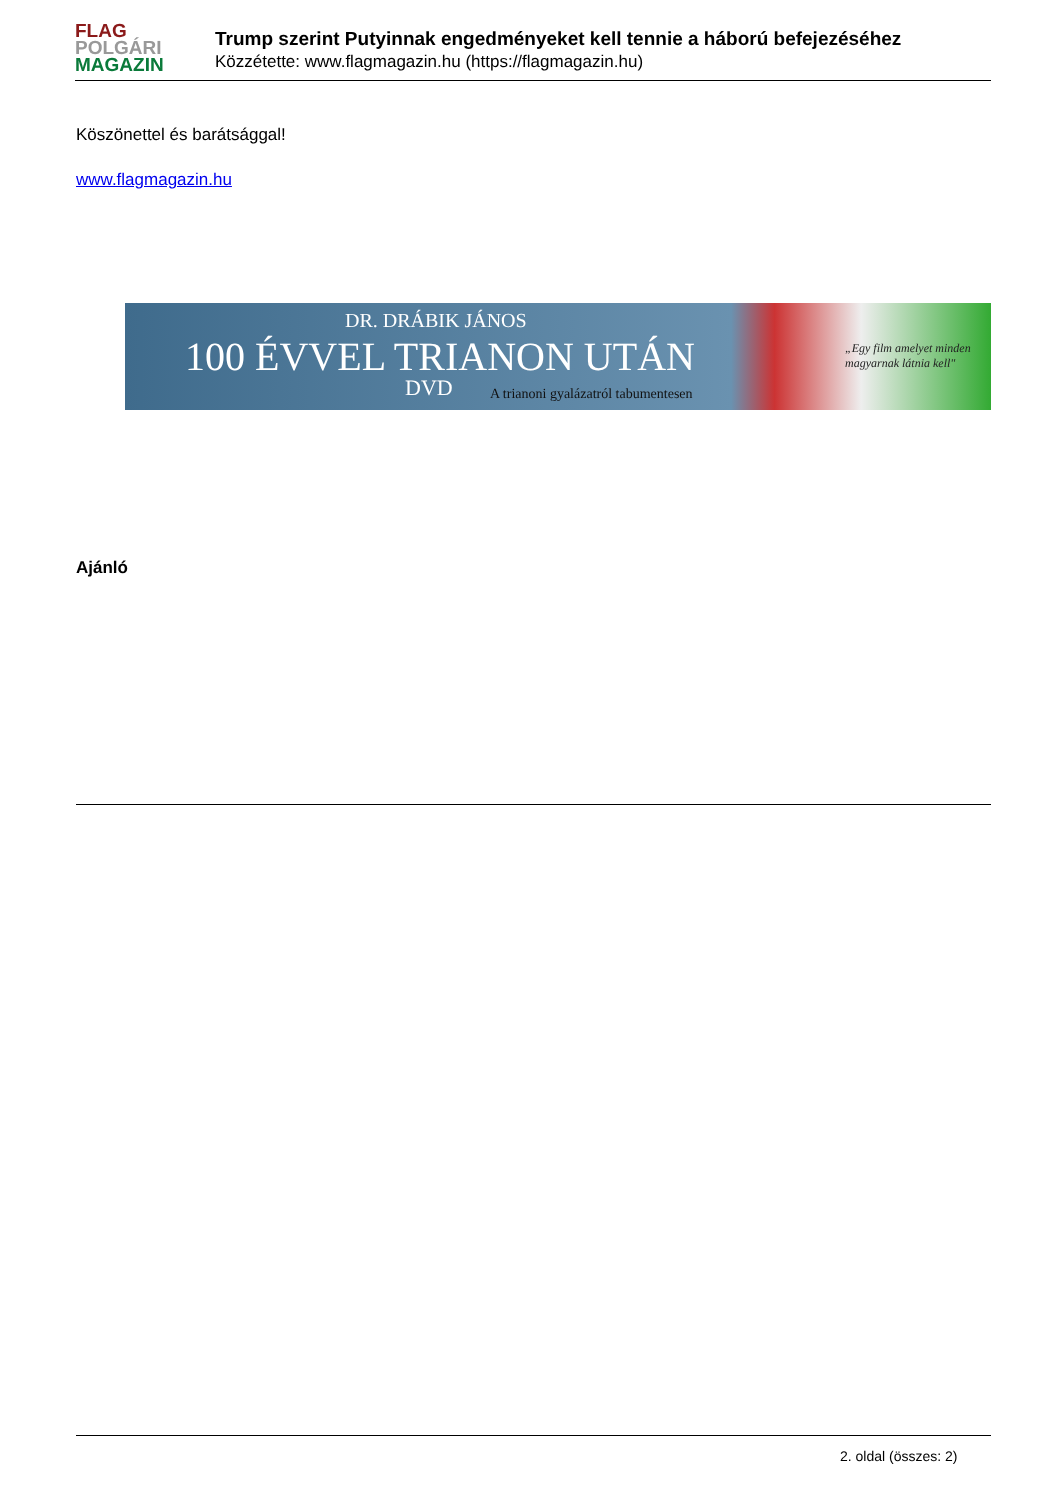FLAG
POLGÁRI
MAGAZIN
Trump szerint Putyinnak engedményeket kell tennie a háború befejezéséhez
Közzétette: www.flagmagazin.hu (https://flagmagazin.hu)
Köszönettel és barátsággal!
www.flagmagazin.hu
DR. DRÁBIK JÁNOS
100 ÉVVEL TRIANON UTÁN
DVD A trianoni gyalázatról tabumentesen
„Egy film amelyet minden magyarnak látnia kell"
Ajánló
2. oldal (összes: 2)